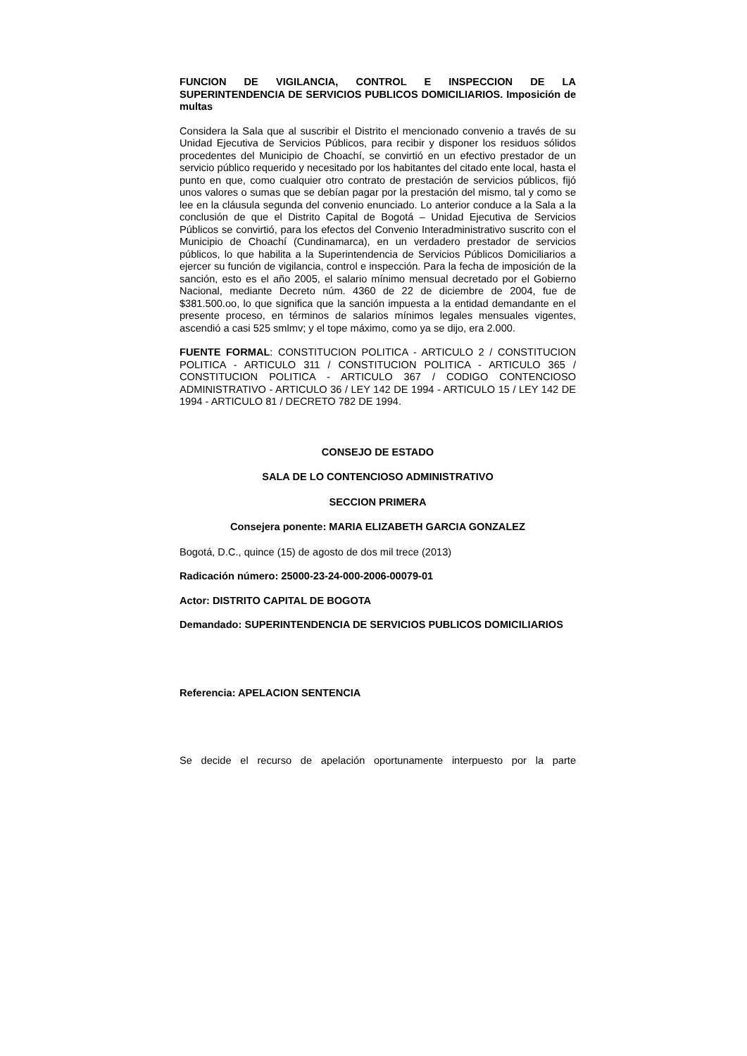FUNCION DE VIGILANCIA, CONTROL E INSPECCION DE LA SUPERINTENDENCIA DE SERVICIOS PUBLICOS DOMICILIARIOS. Imposición de multas
Considera la Sala que al suscribir el Distrito el mencionado convenio a través de su Unidad Ejecutiva de Servicios Públicos, para recibir y disponer los residuos sólidos procedentes del Municipio de Choachí, se convirtió en un efectivo prestador de un servicio público requerido y necesitado por los habitantes del citado ente local, hasta el punto en que, como cualquier otro contrato de prestación de servicios públicos, fijó unos valores o sumas que se debían pagar por la prestación del mismo, tal y como se lee en la cláusula segunda del convenio enunciado. Lo anterior conduce a la Sala a la conclusión de que el Distrito Capital de Bogotá – Unidad Ejecutiva de Servicios Públicos se convirtió, para los efectos del Convenio Interadministrativo suscrito con el Municipio de Choachí (Cundinamarca), en un verdadero prestador de servicios públicos, lo que habilita a la Superintendencia de Servicios Públicos Domiciliarios a ejercer su función de vigilancia, control e inspección. Para la fecha de imposición de la sanción, esto es el año 2005, el salario mínimo mensual decretado por el Gobierno Nacional, mediante Decreto núm. 4360 de 22 de diciembre de 2004, fue de $381.500.oo, lo que significa que la sanción impuesta a la entidad demandante en el presente proceso, en términos de salarios mínimos legales mensuales vigentes, ascendió a casi 525 smlmv; y el tope máximo, como ya se dijo, era 2.000.
FUENTE FORMAL: CONSTITUCION POLITICA - ARTICULO 2 / CONSTITUCION POLITICA - ARTICULO 311 / CONSTITUCION POLITICA - ARTICULO 365 / CONSTITUCION POLITICA - ARTICULO 367 / CODIGO CONTENCIOSO ADMINISTRATIVO - ARTICULO 36 / LEY 142 DE 1994 - ARTICULO 15 / LEY 142 DE 1994 - ARTICULO 81 / DECRETO 782 DE 1994.
CONSEJO DE ESTADO
SALA DE LO CONTENCIOSO ADMINISTRATIVO
SECCION PRIMERA
Consejera ponente: MARIA ELIZABETH GARCIA GONZALEZ
Bogotá, D.C., quince (15) de agosto de dos mil trece (2013)
Radicación número: 25000-23-24-000-2006-00079-01
Actor: DISTRITO CAPITAL DE BOGOTA
Demandado: SUPERINTENDENCIA DE SERVICIOS PUBLICOS DOMICILIARIOS
Referencia: APELACION SENTENCIA
Se decide el recurso de apelación oportunamente interpuesto por la parte